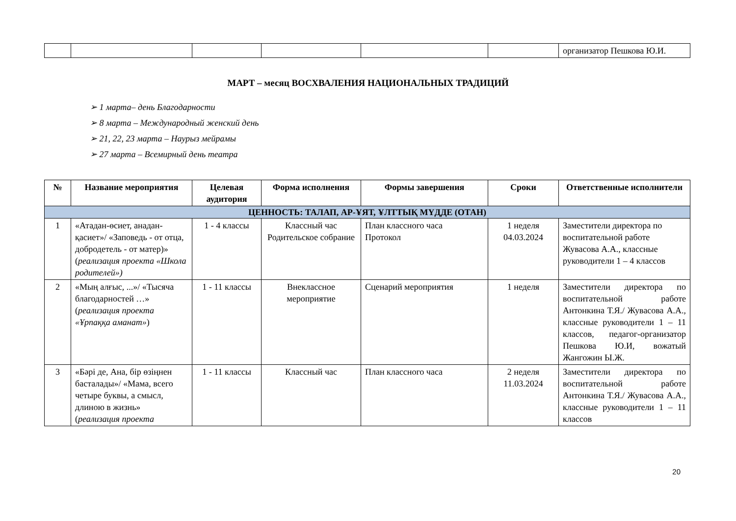| | | | | | | организатор Пешкова Ю.И. |
МАРТ – месяц ВОСХВАЛЕНИЯ НАЦИОНАЛЬНЫХ ТРАДИЦИЙ
➢ 1 марта– день Благодарности
➢ 8 марта – Международный женский день
➢ 21, 22, 23 марта – Наурыз мейрамы
➢ 27 марта – Всемирный день театра
| № | Название мероприятия | Целевая аудитория | Форма исполнения | Формы завершения | Сроки | Ответственные исполнители |
| --- | --- | --- | --- | --- | --- | --- |
| ЦЕННОСТЬ: ТАЛАП, АР-ҰЯТ, ҰЛТТЫҚ МҮДДЕ (ОТАН) | | | | | | |
| 1 | «Атадан-өсиет, анадан-қасиет»/ «Заповедь - от отца, добродетель - от матер)» ( реализация проекта «Школа родителей») | 1 - 4 классы | Классный час Родительское собрание | План классного часа Протокол | 1 неделя 04.03.2024 | Заместители директора по воспитательной работе Жувасова А.А., классные руководители 1 – 4 классов |
| 2 | «Мың алғыс, ...»/ «Тысяча благодарностей …» ( реализация проекта «Ұрпаққа аманат» ) | 1 - 11 классы | Внеклассное мероприятие | Сценарий мероприятия | 1 неделя | Заместители директора по воспитательной работе Антонкина Т.Я./ Жувасова А.А., классные руководители 1 – 11 классов, педагог-организатор Пешкова Ю.И, вожатый Жангожин Ы.Ж. |
| 3 | «Бәрі де, Ана, бір өзіңнен басталады»/ «Мама, всего четыре буквы, а смысл, длиною в жизнь» ( реализация проекта | 1 - 11 классы | Классный час | План классного часа | 2 неделя 11.03.2024 | Заместители директора по воспитательной работе Антонкина Т.Я./ Жувасова А.А., классные руководители 1 – 11 классов |
20